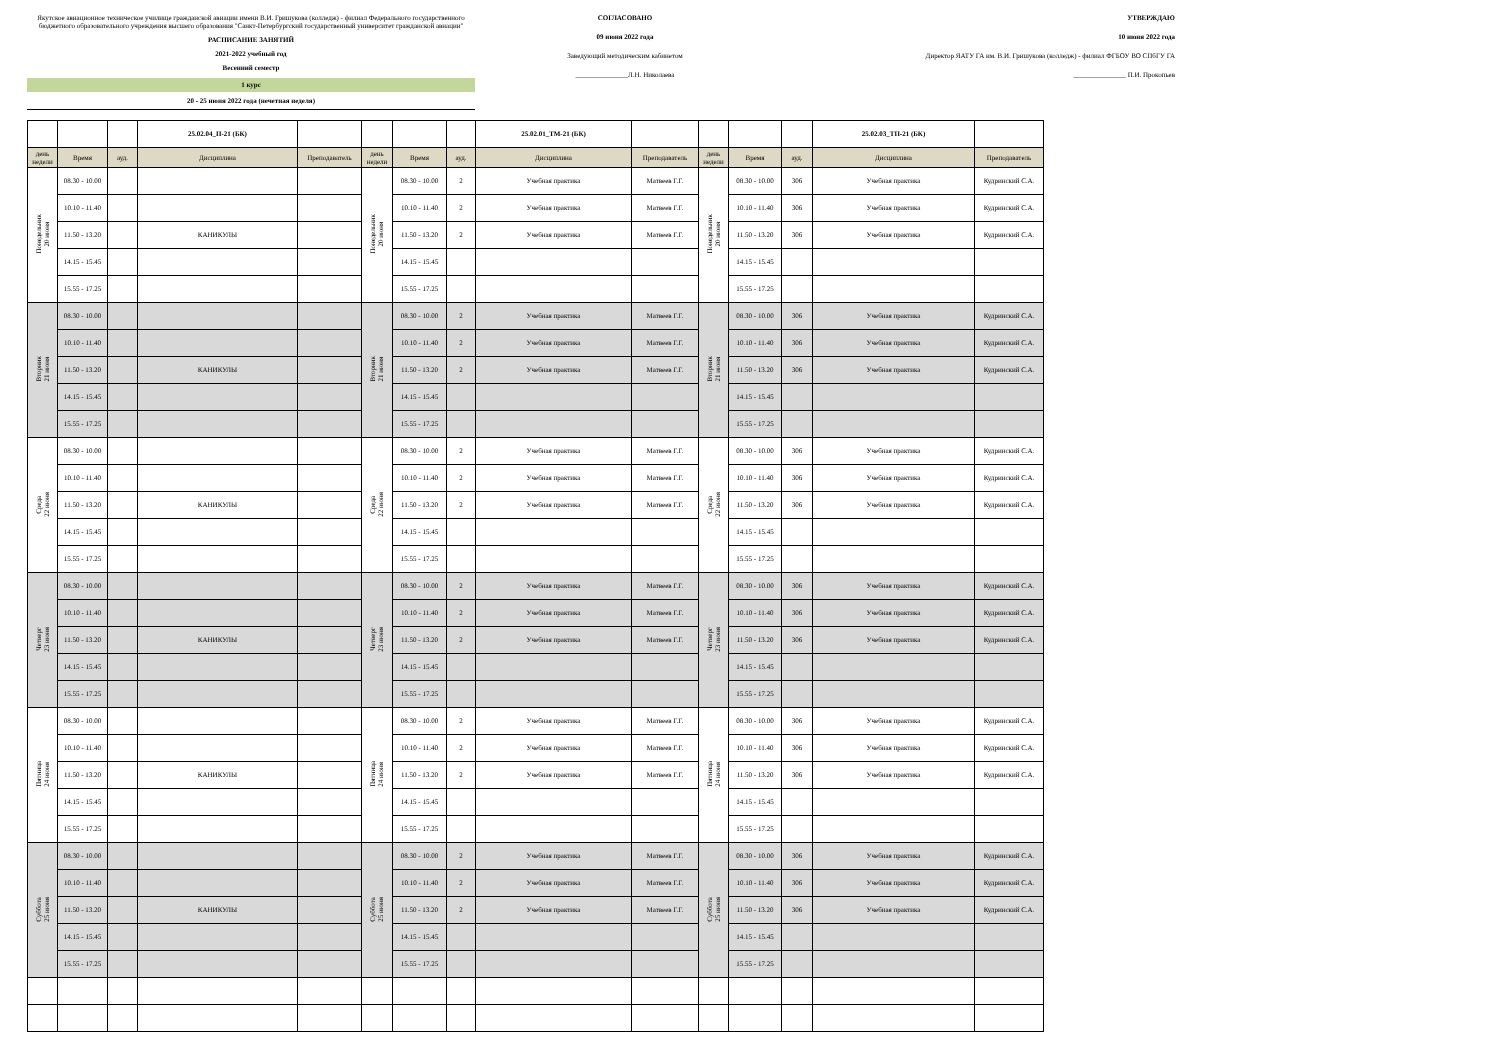Якутское авиационное техническое училище гражданской авиации имени В.И. Гришукова (колледж) - филиал Федерального государственного бюджетного образовательного учреждения высшего образования "Санкт-Петербургский государственный университет гражданской авиации"
РАСПИСАНИЕ ЗАНЯТИЙ
2021-2022 учебный год
Весенний семестр
1 курс
20 - 25 июня 2022 года (нечетная неделя)
СОГЛАСОВАНО
09 июня 2022 года
Заведующий методическим кабинетом
_______________Л.Н. Николаева
УТВЕРЖДАЮ
10 июня 2022 года
Директор ЯАТУ ГА им. В.И. Гришукова (колледж) - филиал ФГБОУ ВО СПбГУ ГА
_______________ П.И. Прокопьев
| | | | 25.02.04_П-21 (БК) | | | | | 25.02.01_ТМ-21 (БК) | | | | | 25.02.03_ТП-21 (БК) | |
| --- | --- | --- | --- | --- | --- | --- | --- | --- | --- | --- | --- | --- | --- | --- |
| день недели | Время | ауд. | Дисциплина | Преподаватель | день недели | Время | ауд. | Дисциплина | Преподаватель | день недели | Время | ауд. | Дисциплина | Преподаватель |
| Понедельник 20 июня | 08.30 - 10.00 | | | | Понедельник 20 июня | 08.30 - 10.00 | 2 | Учебная практика | Матвеев Г.Г. | Понедельник 20 июня | 08.30 - 10.00 | 306 | Учебная практика | Кудринский С.А. |
| | 10.10 - 11.40 | | | | | 10.10 - 11.40 | 2 | Учебная практика | Матвеев Г.Г. | | 10.10 - 11.40 | 306 | Учебная практика | Кудринский С.А. |
| | 11.50 - 13.20 | | КАНИКУЛЫ | | | 11.50 - 13.20 | 2 | Учебная практика | Матвеев Г.Г. | | 11.50 - 13.20 | 306 | Учебная практика | Кудринский С.А. |
| | 14.15 - 15.45 | | | | | 14.15 - 15.45 | | | | | 14.15 - 15.45 | | | |
| | 15.55 - 17.25 | | | | | 15.55 - 17.25 | | | | | 15.55 - 17.25 | | | |
| Вторник 21 июня | 08.30 - 10.00 | | | | Вторник 21 июня | 08.30 - 10.00 | 2 | Учебная практика | Матвеев Г.Г. | Вторник 21 июня | 08.30 - 10.00 | 306 | Учебная практика | Кудринский С.А. |
| | 10.10 - 11.40 | | | | | 10.10 - 11.40 | 2 | Учебная практика | Матвеев Г.Г. | | 10.10 - 11.40 | 306 | Учебная практика | Кудринский С.А. |
| | 11.50 - 13.20 | | КАНИКУЛЫ | | | 11.50 - 13.20 | 2 | Учебная практика | Матвеев Г.Г. | | 11.50 - 13.20 | 306 | Учебная практика | Кудринский С.А. |
| | 14.15 - 15.45 | | | | | 14.15 - 15.45 | | | | | 14.15 - 15.45 | | | |
| | 15.55 - 17.25 | | | | | 15.55 - 17.25 | | | | | 15.55 - 17.25 | | | |
| Среда 22 июня | 08.30 - 10.00 | | | | Среда 22 июня | 08.30 - 10.00 | 2 | Учебная практика | Матвеев Г.Г. | Среда 22 июня | 08.30 - 10.00 | 306 | Учебная практика | Кудринский С.А. |
| | 10.10 - 11.40 | | | | | 10.10 - 11.40 | 2 | Учебная практика | Матвеев Г.Г. | | 10.10 - 11.40 | 306 | Учебная практика | Кудринский С.А. |
| | 11.50 - 13.20 | | КАНИКУЛЫ | | | 11.50 - 13.20 | 2 | Учебная практика | Матвеев Г.Г. | | 11.50 - 13.20 | 306 | Учебная практика | Кудринский С.А. |
| | 14.15 - 15.45 | | | | | 14.15 - 15.45 | | | | | 14.15 - 15.45 | | | |
| | 15.55 - 17.25 | | | | | 15.55 - 17.25 | | | | | 15.55 - 17.25 | | | |
| Четверг 23 июня | 08.30 - 10.00 | | | | Четверг 23 июня | 08.30 - 10.00 | 2 | Учебная практика | Матвеев Г.Г. | Четверг 23 июня | 08.30 - 10.00 | 306 | Учебная практика | Кудринский С.А. |
| | 10.10 - 11.40 | | | | | 10.10 - 11.40 | 2 | Учебная практика | Матвеев Г.Г. | | 10.10 - 11.40 | 306 | Учебная практика | Кудринский С.А. |
| | 11.50 - 13.20 | | КАНИКУЛЫ | | | 11.50 - 13.20 | 2 | Учебная практика | Матвеев Г.Г. | | 11.50 - 13.20 | 306 | Учебная практика | Кудринский С.А. |
| | 14.15 - 15.45 | | | | | 14.15 - 15.45 | | | | | 14.15 - 15.45 | | | |
| | 15.55 - 17.25 | | | | | 15.55 - 17.25 | | | | | 15.55 - 17.25 | | | |
| Пятница 24 июня | 08.30 - 10.00 | | | | Пятница 24 июня | 08.30 - 10.00 | 2 | Учебная практика | Матвеев Г.Г. | Пятница 24 июня | 08.30 - 10.00 | 306 | Учебная практика | Кудринский С.А. |
| | 10.10 - 11.40 | | | | | 10.10 - 11.40 | 2 | Учебная практика | Матвеев Г.Г. | | 10.10 - 11.40 | 306 | Учебная практика | Кудринский С.А. |
| | 11.50 - 13.20 | | КАНИКУЛЫ | | | 11.50 - 13.20 | 2 | Учебная практика | Матвеев Г.Г. | | 11.50 - 13.20 | 306 | Учебная практика | Кудринский С.А. |
| | 14.15 - 15.45 | | | | | 14.15 - 15.45 | | | | | 14.15 - 15.45 | | | |
| | 15.55 - 17.25 | | | | | 15.55 - 17.25 | | | | | 15.55 - 17.25 | | | |
| Суббота 25 июня | 08.30 - 10.00 | | | | Суббота 25 июня | 08.30 - 10.00 | 2 | Учебная практика | Матвеев Г.Г. | Суббота 25 июня | 08.30 - 10.00 | 306 | Учебная практика | Кудринский С.А. |
| | 10.10 - 11.40 | | | | | 10.10 - 11.40 | 2 | Учебная практика | Матвеев Г.Г. | | 10.10 - 11.40 | 306 | Учебная практика | Кудринский С.А. |
| | 11.50 - 13.20 | | КАНИКУЛЫ | | | 11.50 - 13.20 | 2 | Учебная практика | Матвеев Г.Г. | | 11.50 - 13.20 | 306 | Учебная практика | Кудринский С.А. |
| | 14.15 - 15.45 | | | | | 14.15 - 15.45 | | | | | 14.15 - 15.45 | | | |
| | 15.55 - 17.25 | | | | | 15.55 - 17.25 | | | | | 15.55 - 17.25 | | | |